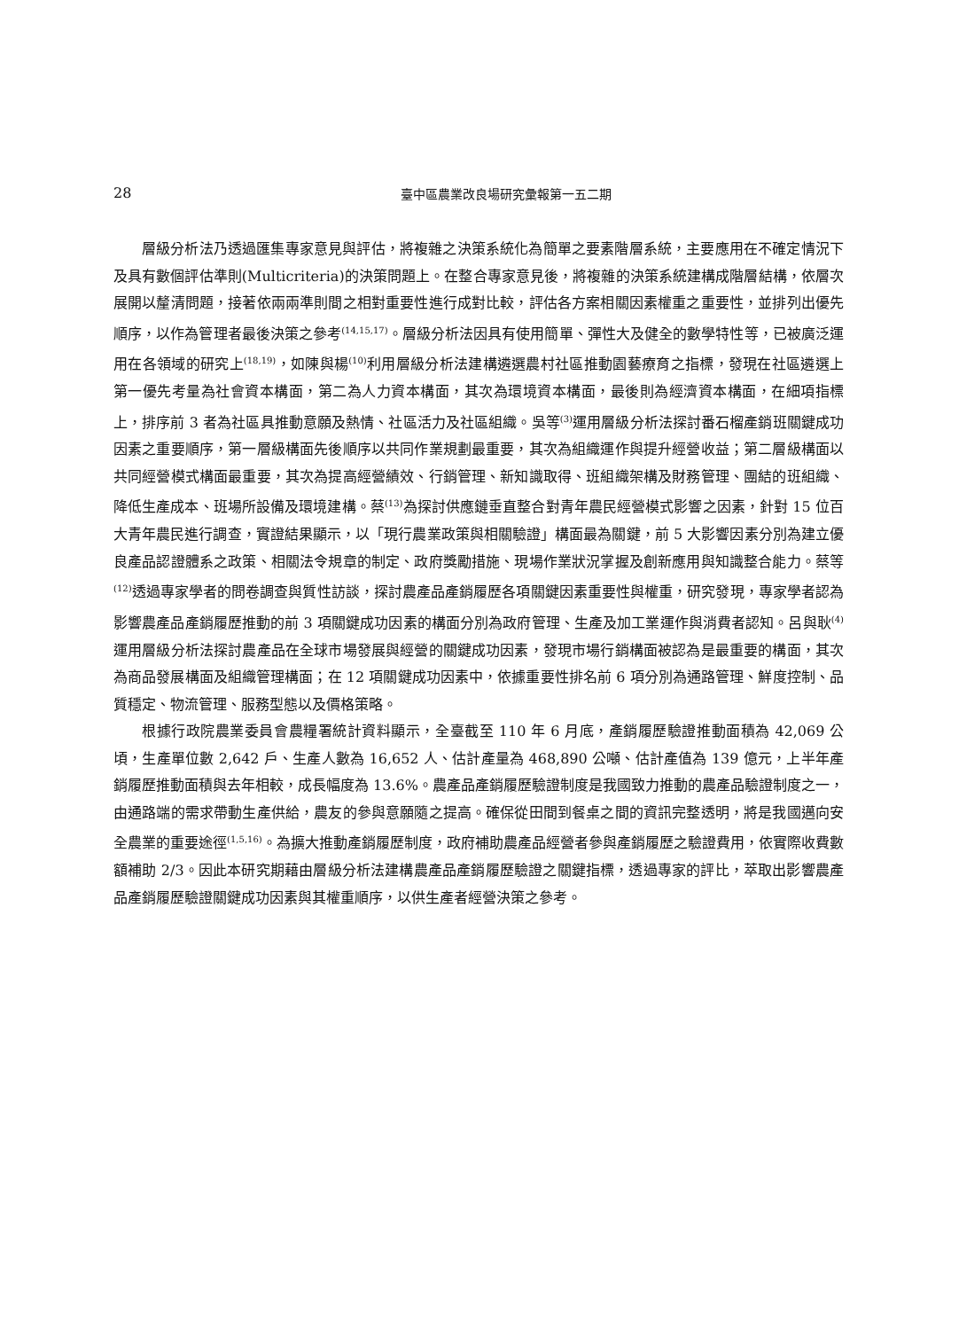28
臺中區農業改良場研究彙報第一五二期
層級分析法乃透過匯集專家意見與評估，將複雜之決策系統化為簡單之要素階層系統，主要應用在不確定情況下及具有數個評估準則(Multicriteria)的決策問題上。在整合專家意見後，將複雜的決策系統建構成階層結構，依層次展開以釐清問題，接著依兩兩準則間之相對重要性進行成對比較，評估各方案相關因素權重之重要性，並排列出優先順序，以作為管理者最後決策之參考<sup>(14,15,17)</sup>。層級分析法因具有使用簡單、彈性大及健全的數學特性等，已被廣泛運用在各領域的研究上<sup>(18,19)</sup>，如陳與楊<sup>(10)</sup>利用層級分析法建構遴選農村社區推動園藝療育之指標，發現在社區遴選上第一優先考量為社會資本構面，第二為人力資本構面，其次為環境資本構面，最後則為經濟資本構面，在細項指標上，排序前 3 者為社區具推動意願及熱情、社區活力及社區組織。吳等<sup>(3)</sup>運用層級分析法探討番石榴產銷班關鍵成功因素之重要順序，第一層級構面先後順序以共同作業規劃最重要，其次為組織運作與提升經營收益；第二層級構面以共同經營模式構面最重要，其次為提高經營績效、行銷管理、新知識取得、班組織架構及財務管理、團結的班組織、降低生產成本、班場所設備及環境建構。蔡<sup>(13)</sup>為探討供應鏈垂直整合對青年農民經營模式影響之因素，針對 15 位百大青年農民進行調查，實證結果顯示，以「現行農業政策與相關驗證」構面最為關鍵，前 5 大影響因素分別為建立優良產品認證體系之政策、相關法令規章的制定、政府獎勵措施、現場作業狀況掌握及創新應用與知識整合能力。蔡等<sup>(12)</sup>透過專家學者的問卷調查與質性訪談，探討農產品產銷履歷各項關鍵因素重要性與權重，研究發現，專家學者認為影響農產品產銷履歷推動的前 3 項關鍵成功因素的構面分別為政府管理、生產及加工業運作與消費者認知。呂與耿<sup>(4)</sup>運用層級分析法探討農產品在全球市場發展與經營的關鍵成功因素，發現市場行銷構面被認為是最重要的構面，其次為商品發展構面及組織管理構面；在 12 項關鍵成功因素中，依據重要性排名前 6 項分別為通路管理、鮮度控制、品質穩定、物流管理、服務型態以及價格策略。
根據行政院農業委員會農糧署統計資料顯示，全臺截至 110 年 6 月底，產銷履歷驗證推動面積為 42,069 公頃，生產單位數 2,642 戶、生產人數為 16,652 人、估計產量為 468,890 公噸、估計產值為 139 億元，上半年產銷履歷推動面積與去年相較，成長幅度為 13.6%。農產品產銷履歷驗證制度是我國致力推動的農產品驗證制度之一，由通路端的需求帶動生產供給，農友的參與意願隨之提高。確保從田間到餐桌之間的資訊完整透明，將是我國邁向安全農業的重要途徑<sup>(1,5,16)</sup>。為擴大推動產銷履歷制度，政府補助農產品經營者參與產銷履歷之驗證費用，依實際收費數額補助 2/3。因此本研究期藉由層級分析法建構農產品產銷履歷驗證之關鍵指標，透過專家的評比，萃取出影響農產品產銷履歷驗證關鍵成功因素與其權重順序，以供生產者經營決策之參考。